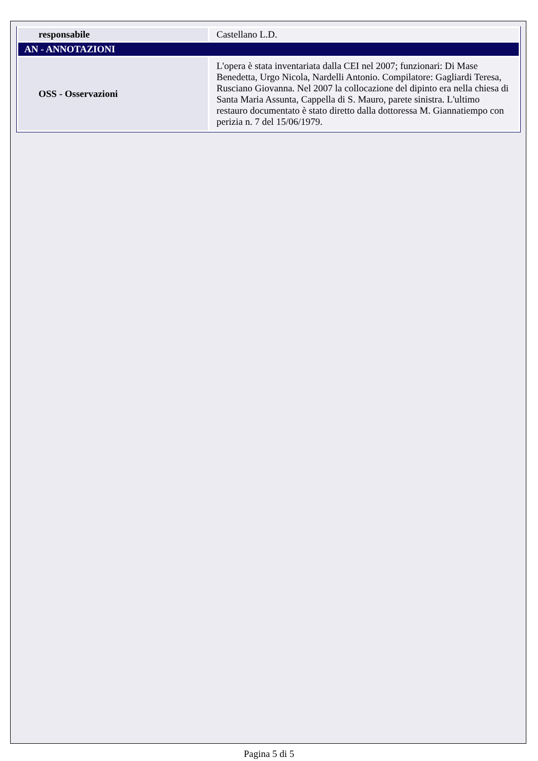| responsabile | Castellano L.D. |
| AN - ANNOTAZIONI | |
| OSS - Osservazioni | L'opera è stata inventariata dalla CEI nel 2007; funzionari: Di Mase Benedetta, Urgo Nicola, Nardelli Antonio. Compilatore: Gagliardi Teresa, Rusciano Giovanna. Nel 2007 la collocazione del dipinto era nella chiesa di Santa Maria Assunta, Cappella di S. Mauro, parete sinistra. L'ultimo restauro documentato è stato diretto dalla dottoressa M. Giannatiempo con perizia n. 7 del 15/06/1979. |
Pagina 5 di 5